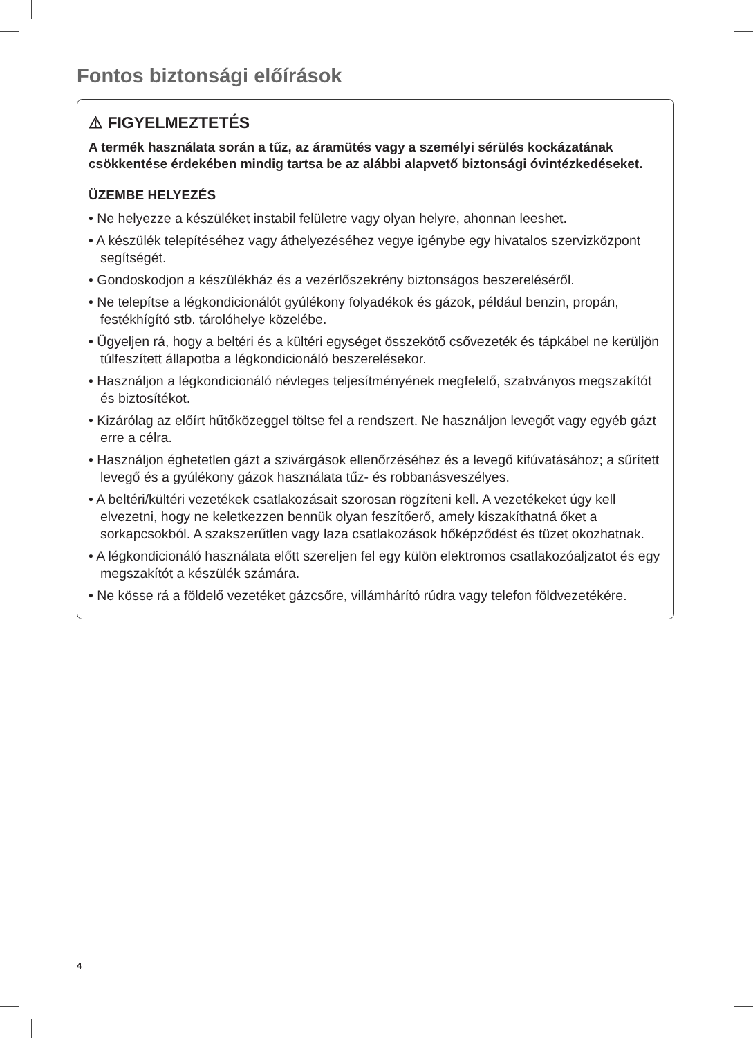Fontos biztonsági előírások
⚠ FIGYELMEZTETÉS
A termék használata során a tűz, az áramütés vagy a személyi sérülés kockázatának csökkentése érdekében mindig tartsa be az alábbi alapvető biztonsági óvintézkedéseket.
ÜZEMBE HELYEZÉS
• Ne helyezze a készüléket instabil felületre vagy olyan helyre, ahonnan leeshet.
• A készülék telepítéséhez vagy áthelyezéséhez vegye igénybe egy hivatalos szervizközpont segítségét.
• Gondoskodjon a készülékház és a vezérlőszekrény biztonságos beszereléséről.
• Ne telepítse a légkondicionálót gyúlékony folyadékok és gázok, például benzin, propán, festékhígító stb. tárolóhelye közelébe.
• Ügyeljen rá, hogy a beltéri és a kültéri egységet összekötő csővezeték és tápkábel ne kerüljön túlfeszített állapotba a légkondicionáló beszerelésekor.
• Használjon a légkondicionáló névleges teljesítményének megfelelő, szabványos megszakítót és biztosítékot.
• Kizárólag az előírt hűtőközeggel töltse fel a rendszert. Ne használjon levegőt vagy egyéb gázt erre a célra.
• Használjon éghetetlen gázt a szivárgások ellenőrzéséhez és a levegő kifúvatásához; a sűrített levegő és a gyúlékony gázok használata tűz- és robbanásveszélyes.
• A beltéri/kültéri vezetékek csatlakozásait szorosan rögzíteni kell. A vezetékeket úgy kell elvezetni, hogy ne keletkezzen bennük olyan feszítőerő, amely kiszakíthatná őket a sorkapcsokból. A szakszerűtlen vagy laza csatlakozások hőképződést és tüzet okozhatnak.
• A légkondicionáló használata előtt szereljen fel egy külön elektromos csatlakozóaljzatot és egy megszakítót a készülék számára.
• Ne kösse rá a földelő vezetéket gázcsőre, villámhárító rúdra vagy telefon földvezetékére.
4